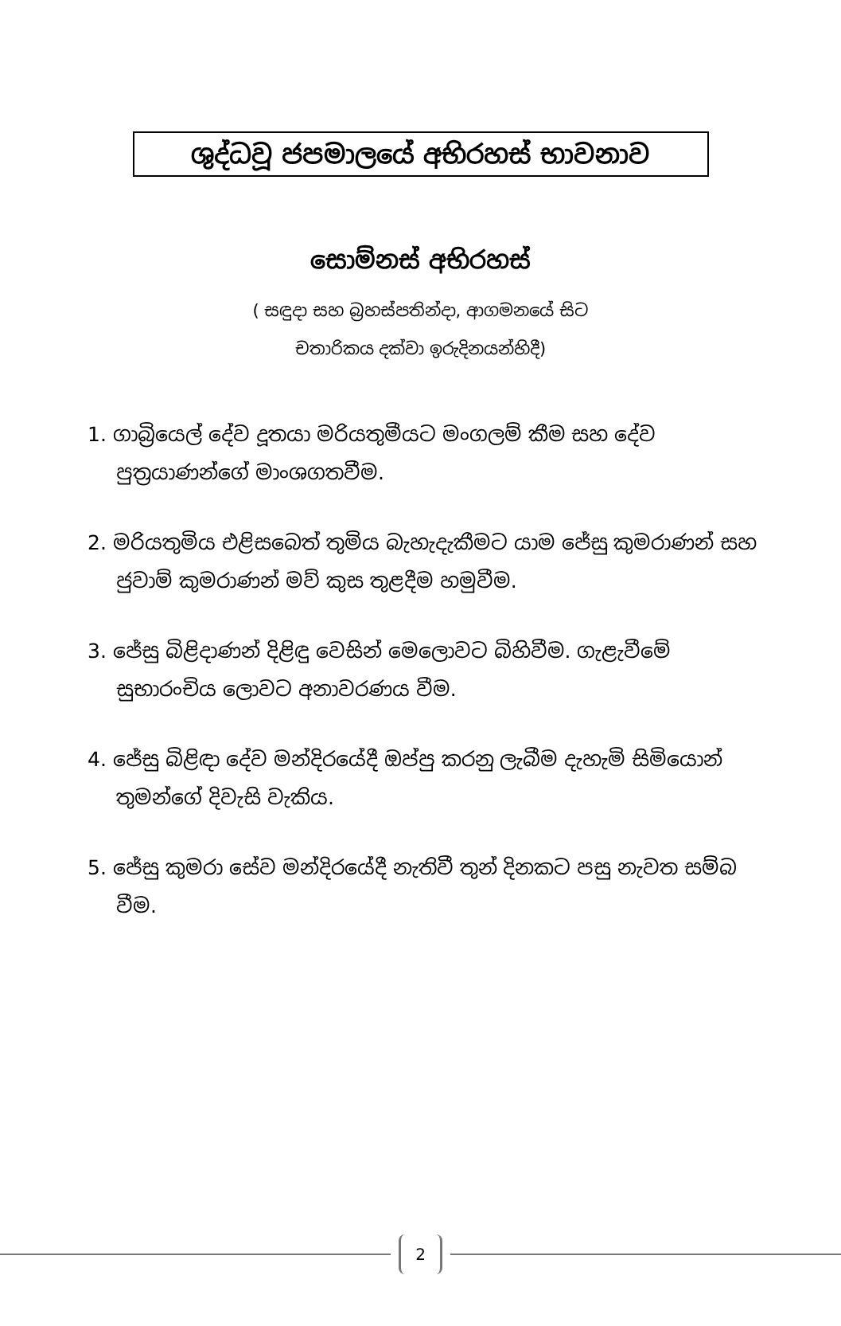ශුද්ධවූ ජපමාලයේ අභිරහස් භාවනාව
සොම්නස් අභිරහස්
( සඳුදා සහ බ්‍රහස්පතින්දා, ආගමනයේ සිට
චතාරිකය දක්වා ඉරුදිනයන්හිදී)
1. ගාබ්‍රියෙල් දේව දූතයා මරියතුමීයට මංගලම් කීම සහ දේව පුත්‍රයාණන්ගේ මාංශගතවීම.
2. මරියතුමිය එළිසබෙත් තුමිය බැහැදැකීමට යාම ජේසු කුමරාණන් සහ ජුවාම් කුමරාණන් මව් කුස තුළදීම හමුවීම.
3. ජේසු බිළිදාණන් දිළිඳු වෙසින් මෙලොවට බිහිවීම. ගැළැවීමේ සුභාරංචිය ලොවට අනාවරණය වීම.
4. ජේසු බිළිඳා දේව මන්දිරයේදී ඔප්පු කරනු ලැබීම දැහැමි සිමියොන් තුමන්ගේ දිවැසි වැකිය.
5. ජේසු කුමරා සේව මන්දිරයේදී නැතිවී තුන් දිනකට පසු නැවත සම්බ වීම.
2